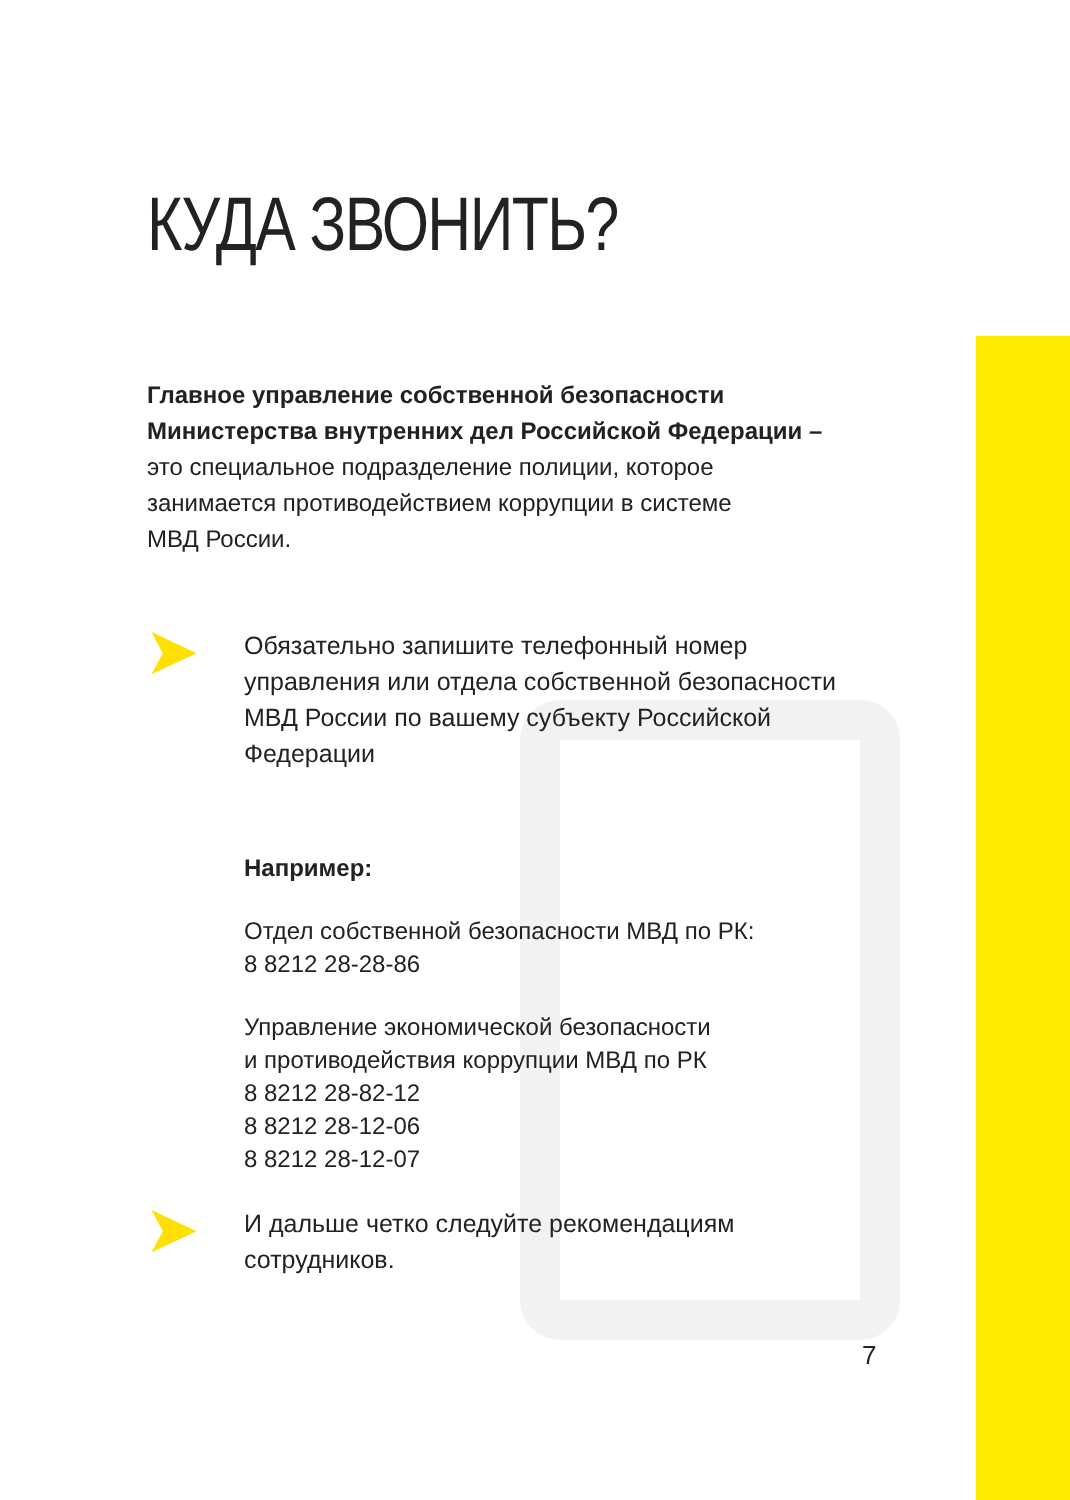КУДА ЗВОНИТЬ?
Главное управление собственной безопасности
Министерства внутренних дел Российской Федерации –
это специальное подразделение полиции, которое
занимается противодействием коррупции в системе
МВД России.
➤
Обязательно запишите телефонный номер управления или отдела собственной безопасности МВД России по вашему субъекту Российской Федерации
Например:
Отдел собственной безопасности МВД по РК:
8 8212 28-28-86
Управление экономической безопасности
и противодействия коррупции МВД по РК
8 8212 28-82-12
8 8212 28-12-06
8 8212 28-12-07
➤
И дальше четко следуйте рекомендациям
сотрудников.
7